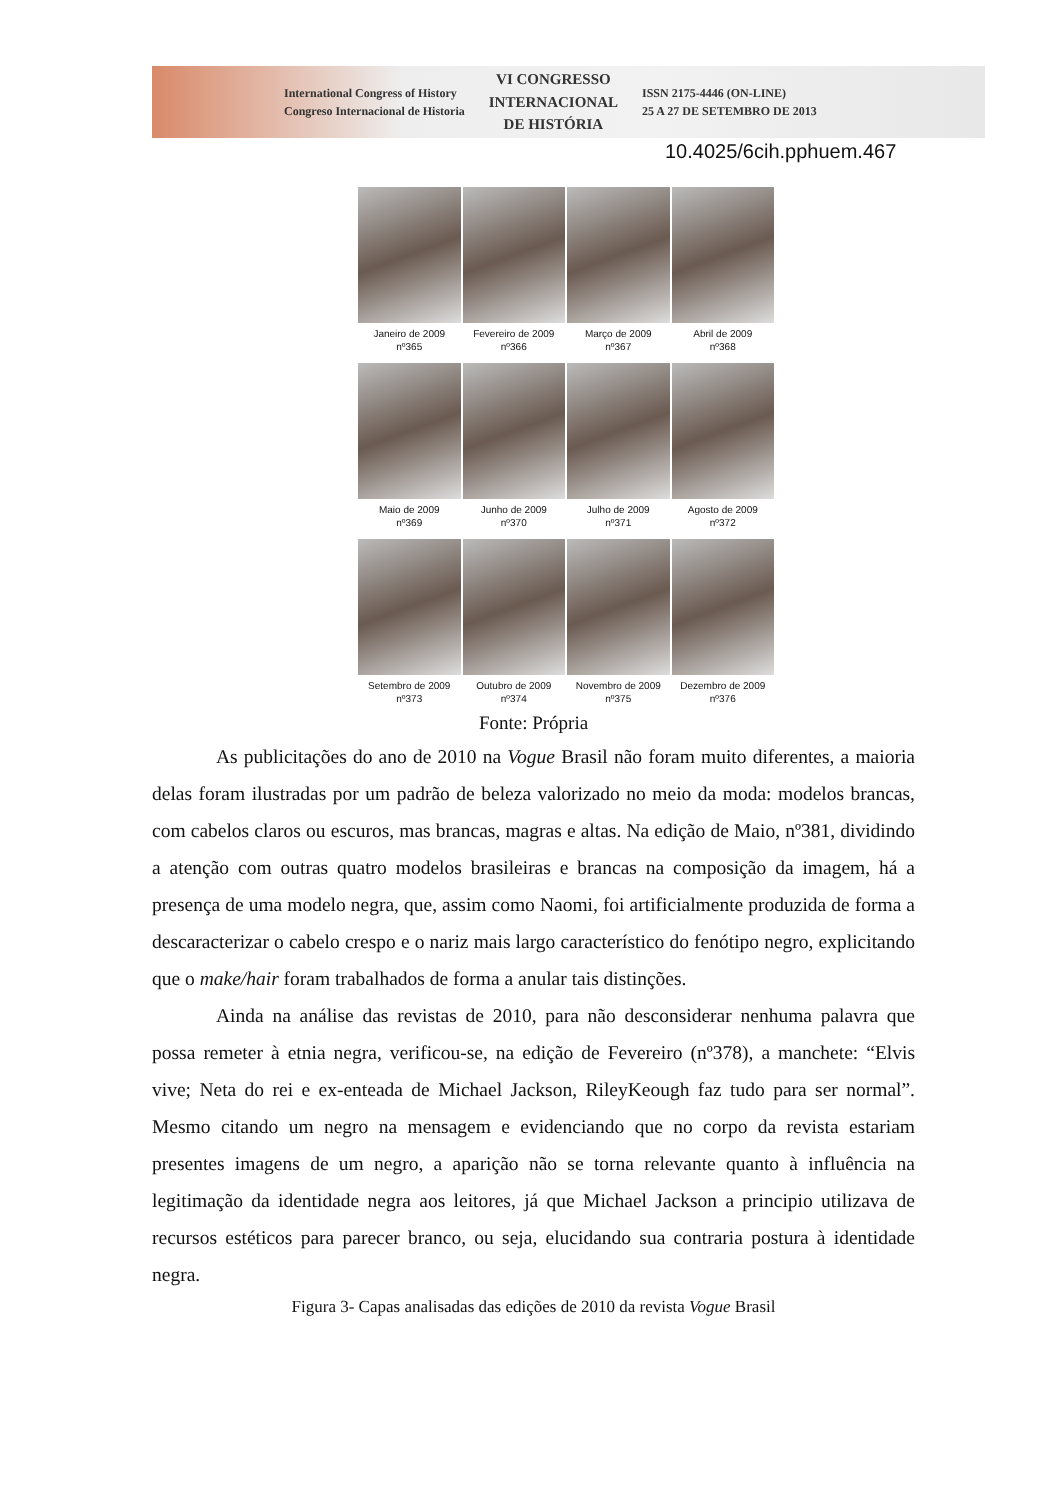International Congress of History
Congreso Internacional de Historia
VI CONGRESSO
INTERNACIONAL
DE HISTÓRIA
ISSN 2175-4446 (ON-LINE)
25 A 27 DE SETEMBRO DE 2013
10.4025/6cih.pphuem.467
Janeiro de 2009
nº365
Fevereiro de 2009
nº366
Março de 2009
nº367
Abril de 2009
nº368
Maio de 2009
nº369
Junho de 2009
nº370
Julho de 2009
nº371
Agosto de 2009
nº372
Setembro de 2009
nº373
Outubro de 2009
nº374
Novembro de 2009
nº375
Dezembro de 2009
nº376
Fonte: Própria
As publicitações do ano de 2010 na Vogue Brasil não foram muito diferentes, a maioria delas foram ilustradas por um padrão de beleza valorizado no meio da moda: modelos brancas, com cabelos claros ou escuros, mas brancas, magras e altas. Na edição de Maio, nº381, dividindo a atenção com outras quatro modelos brasileiras e brancas na composição da imagem, há a presença de uma modelo negra, que, assim como Naomi, foi artificialmente produzida de forma a descaracterizar o cabelo crespo e o nariz mais largo característico do fenótipo negro, explicitando que o make/hair foram trabalhados de forma a anular tais distinções.
Ainda na análise das revistas de 2010, para não desconsiderar nenhuma palavra que possa remeter à etnia negra, verificou-se, na edição de Fevereiro (nº378), a manchete: “Elvis vive; Neta do rei e ex-enteada de Michael Jackson, RileyKeough faz tudo para ser normal”. Mesmo citando um negro na mensagem e evidenciando que no corpo da revista estariam presentes imagens de um negro, a aparição não se torna relevante quanto à influência na legitimação da identidade negra aos leitores, já que Michael Jackson a principio utilizava de recursos estéticos para parecer branco, ou seja, elucidando sua contraria postura à identidade negra.
Figura 3- Capas analisadas das edições de 2010 da revista Vogue Brasil